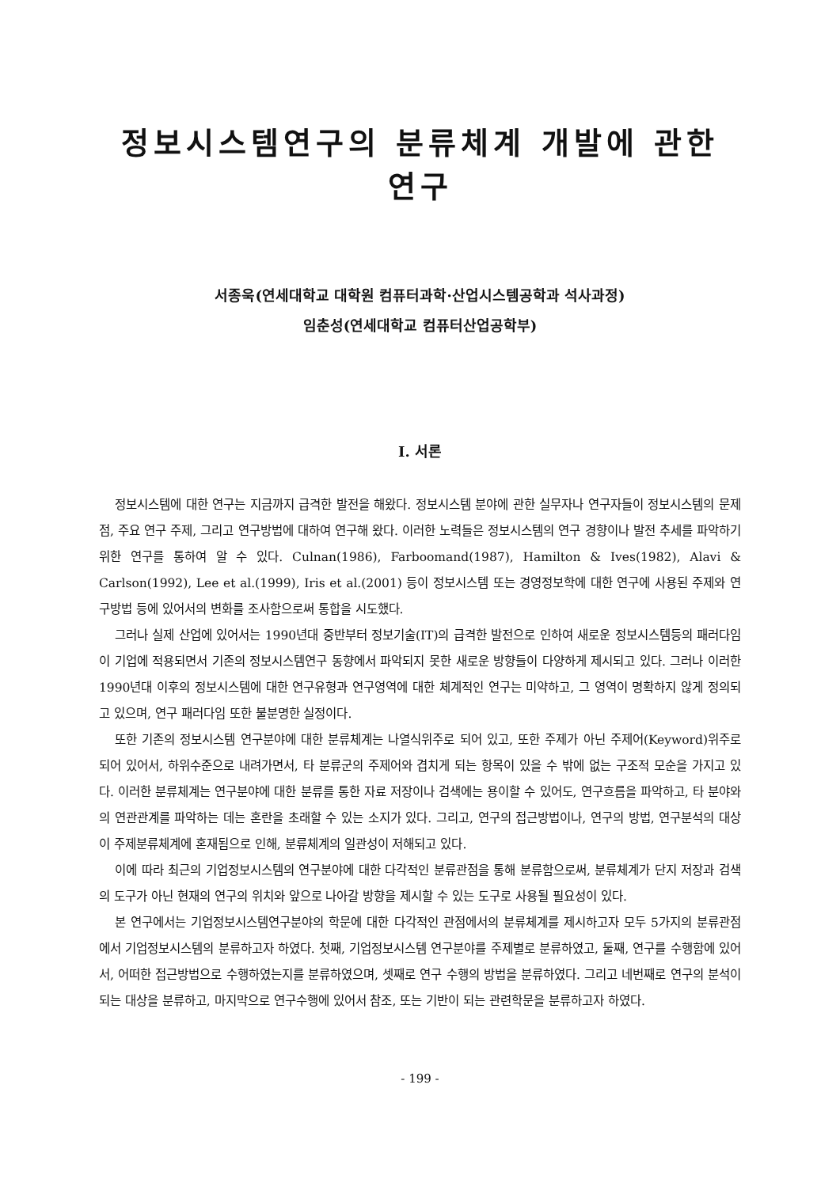정보시스템연구의 분류체계 개발에 관한 연구
서종욱(연세대학교 대학원 컴퓨터과학·산업시스템공학과 석사과정)
임춘성(연세대학교 컴퓨터산업공학부)
I. 서론
정보시스템에 대한 연구는 지금까지 급격한 발전을 해왔다. 정보시스템 분야에 관한 실무자나 연구자들이 정보시스템의 문제점, 주요 연구 주제, 그리고 연구방법에 대하여 연구해 왔다. 이러한 노력들은 정보시스템의 연구 경향이나 발전 추세를 파악하기 위한 연구를 통하여 알 수 있다. Culnan(1986), Farboomand(1987), Hamilton & Ives(1982), Alavi & Carlson(1992), Lee et al.(1999), Iris et al.(2001) 등이 정보시스템 또는 경영정보학에 대한 연구에 사용된 주제와 연구방법 등에 있어서의 변화를 조사함으로써 통합을 시도했다.
그러나 실제 산업에 있어서는 1990년대 중반부터 정보기술(IT)의 급격한 발전으로 인하여 새로운 정보시스템등의 패러다임이 기업에 적용되면서 기존의 정보시스템연구 동향에서 파악되지 못한 새로운 방향들이 다양하게 제시되고 있다. 그러나 이러한 1990년대 이후의 정보시스템에 대한 연구유형과 연구영역에 대한 체계적인 연구는 미약하고, 그 영역이 명확하지 않게 정의되고 있으며, 연구 패러다임 또한 불분명한 실정이다.
또한 기존의 정보시스템 연구분야에 대한 분류체계는 나열식위주로 되어 있고, 또한 주제가 아닌 주제어(Keyword)위주로 되어 있어서, 하위수준으로 내려가면서, 타 분류군의 주제어와 겹치게 되는 항목이 있을 수 밖에 없는 구조적 모순을 가지고 있다. 이러한 분류체계는 연구분야에 대한 분류를 통한 자료 저장이나 검색에는 용이할 수 있어도, 연구흐름을 파악하고, 타 분야와의 연관관계를 파악하는 데는 혼란을 초래할 수 있는 소지가 있다. 그리고, 연구의 접근방법이나, 연구의 방법, 연구분석의 대상이 주제분류체계에 혼재됨으로 인해, 분류체계의 일관성이 저해되고 있다.
이에 따라 최근의 기업정보시스템의 연구분야에 대한 다각적인 분류관점을 통해 분류함으로써, 분류체계가 단지 저장과 검색의 도구가 아닌 현재의 연구의 위치와 앞으로 나아갈 방향을 제시할 수 있는 도구로 사용될 필요성이 있다.
본 연구에서는 기업정보시스템연구분야의 학문에 대한 다각적인 관점에서의 분류체계를 제시하고자 모두 5가지의 분류관점에서 기업정보시스템의 분류하고자 하였다. 첫째, 기업정보시스템 연구분야를 주제별로 분류하였고, 둘째, 연구를 수행함에 있어서, 어떠한 접근방법으로 수행하였는지를 분류하였으며, 셋째로 연구 수행의 방법을 분류하였다. 그리고 네번째로 연구의 분석이 되는 대상을 분류하고, 마지막으로 연구수행에 있어서 참조, 또는 기반이 되는 관련학문을 분류하고자 하였다.
- 199 -